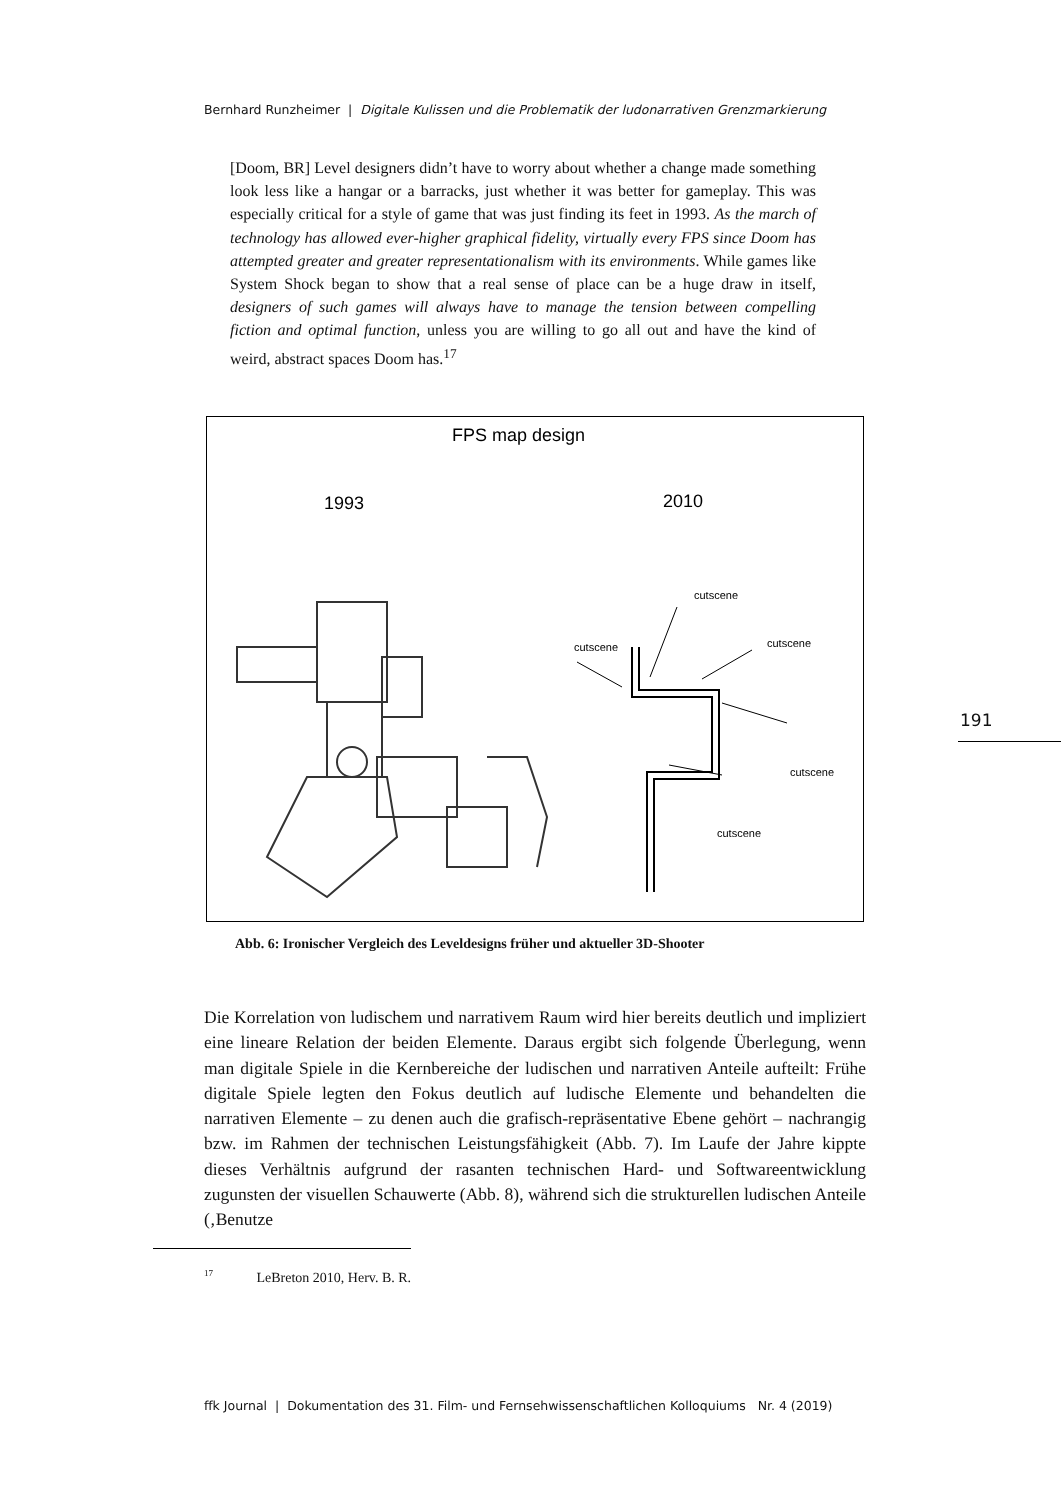Bernhard Runzheimer | Digitale Kulissen und die Problematik der ludonarrativen Grenzmarkierung
[Doom, BR] Level designers didn’t have to worry about whether a change made something look less like a hangar or a barracks, just whether it was better for gameplay. This was especially critical for a style of game that was just finding its feet in 1993. As the march of technology has allowed ever-higher graphical fidelity, virtually every FPS since Doom has attempted greater and greater representationalism with its environments. While games like System Shock began to show that a real sense of place can be a huge draw in itself, designers of such games will always have to manage the tension between compelling fiction and optimal function, unless you are willing to go all out and have the kind of weird, abstract spaces Doom has.<sup>17</sup>
FPS map design
1993
2010
cutscene
cutscene
cutscene
cutscene
cutscene
Abb. 6: Ironischer Vergleich des Leveldesigns früher und aktueller 3D-Shooter
191
Die Korrelation von ludischem und narrativem Raum wird hier bereits deutlich und impliziert eine lineare Relation der beiden Elemente. Daraus ergibt sich folgende Überlegung, wenn man digitale Spiele in die Kernbereiche der ludischen und narrativen Anteile aufteilt: Frühe digitale Spiele legten den Fokus deutlich auf ludische Elemente und behandelten die narrativen Elemente – zu denen auch die grafisch-repräsentative Ebene gehört – nachrangig bzw. im Rahmen der technischen Leistungsfähigkeit (Abb. 7). Im Laufe der Jahre kippte dieses Verhältnis aufgrund der rasanten technischen Hard- und Softwareentwicklung zugunsten der visuellen Schauwerte (Abb. 8), während sich die strukturellen ludischen Anteile (‚Benutze
<sup>17</sup> LeBreton 2010, Herv. B. R.
ffk Journal | Dokumentation des 31. Film- und Fernsehwissenschaftlichen Kolloquiums Nr. 4 (2019)